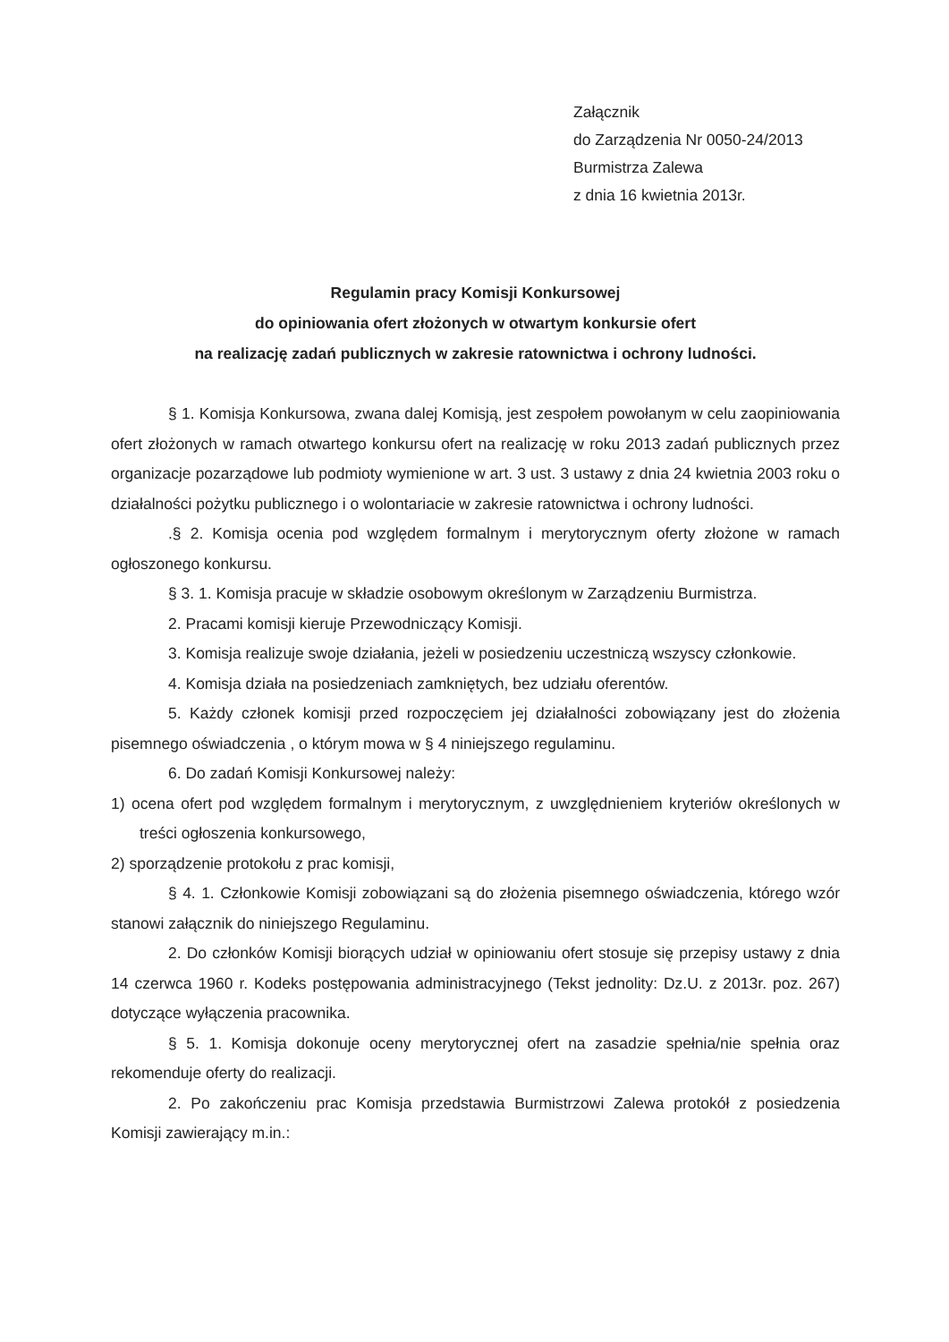Załącznik
do Zarządzenia Nr 0050-24/2013
Burmistrza Zalewa
z dnia 16 kwietnia 2013r.
Regulamin pracy Komisji Konkursowej
do opiniowania ofert złożonych w otwartym konkursie ofert
na realizację zadań publicznych w zakresie ratownictwa i ochrony ludności.
§ 1. Komisja Konkursowa, zwana dalej Komisją, jest zespołem powołanym w celu zaopiniowania ofert złożonych w ramach otwartego konkursu ofert na realizację w roku 2013 zadań publicznych przez organizacje pozarządowe lub podmioty wymienione w art. 3 ust. 3 ustawy z dnia 24 kwietnia 2003 roku o działalności pożytku publicznego i o wolontariacie w zakresie ratownictwa i ochrony ludności.
.§ 2. Komisja ocenia pod względem formalnym i merytorycznym oferty złożone w ramach ogłoszonego konkursu.
§ 3. 1. Komisja pracuje w składzie osobowym określonym w Zarządzeniu Burmistrza.
2. Pracami komisji kieruje Przewodniczący Komisji.
3. Komisja realizuje swoje działania, jeżeli w posiedzeniu uczestniczą wszyscy członkowie.
4. Komisja działa na posiedzeniach zamkniętych, bez udziału oferentów.
5. Każdy członek komisji przed rozpoczęciem jej działalności zobowiązany jest do złożenia pisemnego oświadczenia , o którym mowa w § 4 niniejszego regulaminu.
6. Do zadań Komisji Konkursowej należy:
1) ocena ofert pod względem formalnym i merytorycznym, z uwzględnieniem kryteriów określonych w treści ogłoszenia konkursowego,
2) sporządzenie protokołu z prac komisji,
§ 4. 1. Członkowie Komisji zobowiązani są do złożenia pisemnego oświadczenia, którego wzór stanowi załącznik do niniejszego Regulaminu.
2. Do członków Komisji biorących udział w opiniowaniu ofert stosuje się przepisy ustawy z dnia 14 czerwca 1960 r. Kodeks postępowania administracyjnego (Tekst jednolity: Dz.U. z 2013r. poz. 267) dotyczące wyłączenia pracownika.
§ 5. 1. Komisja dokonuje oceny merytorycznej ofert na zasadzie spełnia/nie spełnia oraz rekomenduje oferty do realizacji.
2. Po zakończeniu prac Komisja przedstawia Burmistrzowi Zalewa protokół z posiedzenia Komisji zawierający m.in.: